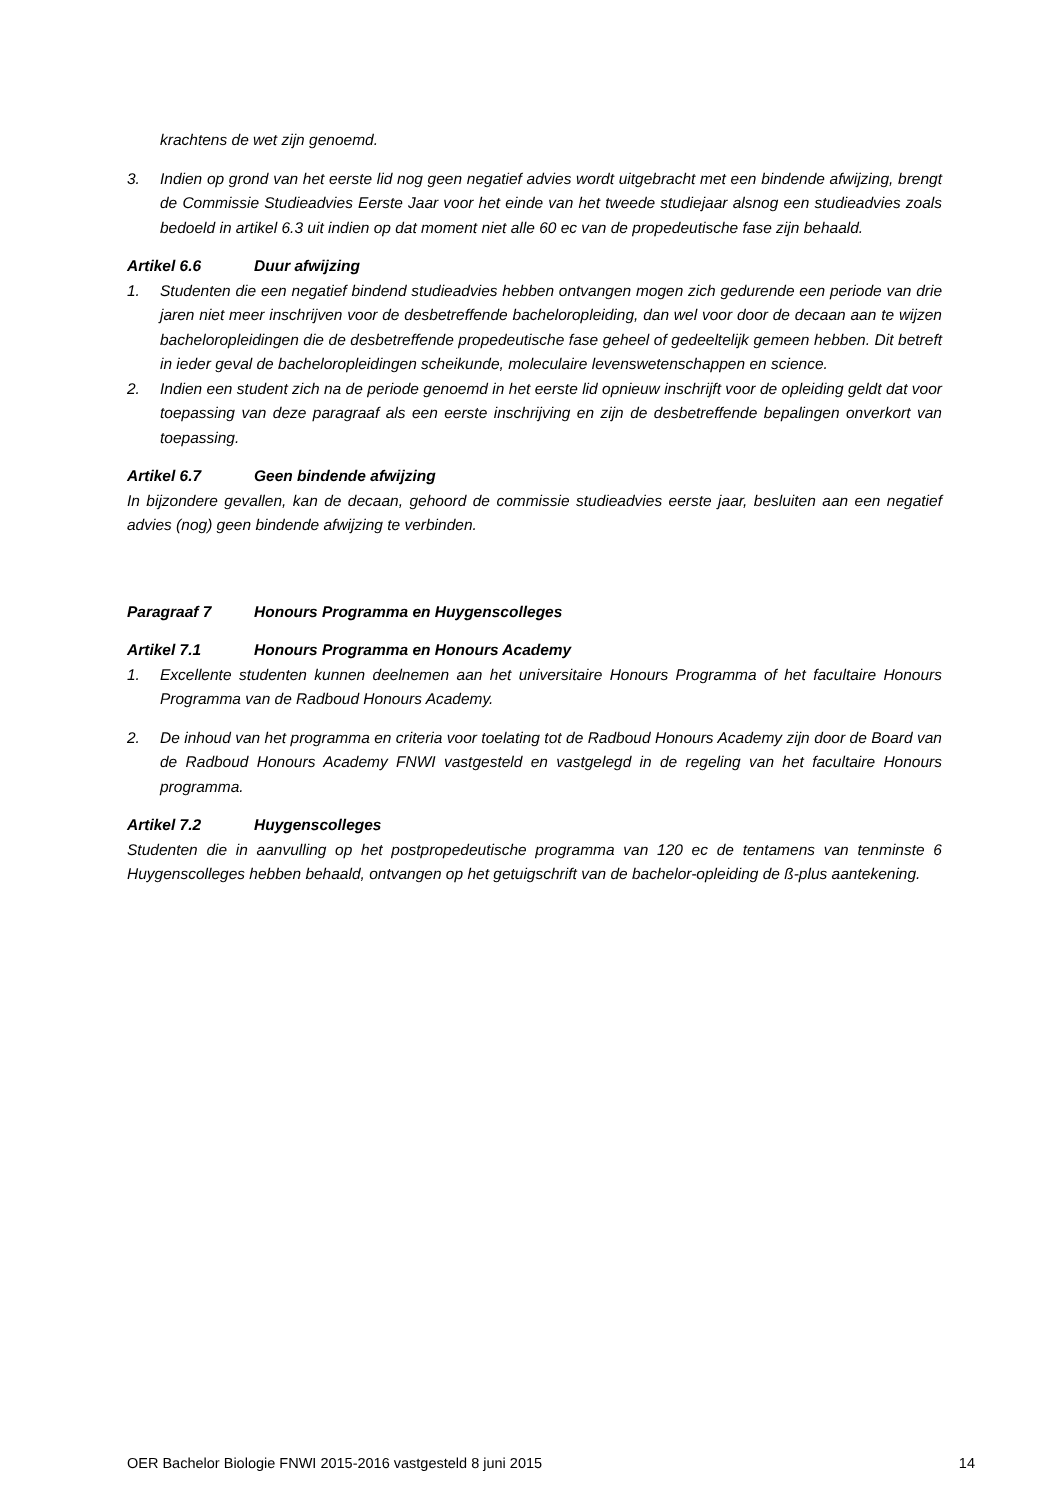krachtens de wet zijn genoemd.
3. Indien op grond van het eerste lid nog geen negatief advies wordt uitgebracht met een bindende afwijzing, brengt de Commissie Studieadvies Eerste Jaar voor het einde van het tweede studiejaar alsnog een studieadvies zoals bedoeld in artikel 6.3 uit indien op dat moment niet alle 60 ec van de propedeutische fase zijn behaald.
Artikel 6.6 Duur afwijzing
1. Studenten die een negatief bindend studieadvies hebben ontvangen mogen zich gedurende een periode van drie jaren niet meer inschrijven voor de desbetreffende bacheloropleiding, dan wel voor door de decaan aan te wijzen bacheloropleidingen die de desbetreffende propedeutische fase geheel of gedeeltelijk gemeen hebben. Dit betreft in ieder geval de bacheloropleidingen scheikunde, moleculaire levenswetenschappen en science.
2. Indien een student zich na de periode genoemd in het eerste lid opnieuw inschrijft voor de opleiding geldt dat voor toepassing van deze paragraaf als een eerste inschrijving en zijn de desbetreffende bepalingen onverkort van toepassing.
Artikel 6.7 Geen bindende afwijzing
In bijzondere gevallen, kan de decaan, gehoord de commissie studieadvies eerste jaar, besluiten aan een negatief advies (nog) geen bindende afwijzing te verbinden.
Paragraaf 7 Honours Programma en Huygenscolleges
Artikel 7.1 Honours Programma en Honours Academy
1. Excellente studenten kunnen deelnemen aan het universitaire Honours Programma of het facultaire Honours Programma van de Radboud Honours Academy.
2. De inhoud van het programma en criteria voor toelating tot de Radboud Honours Academy zijn door de Board van de Radboud Honours Academy FNWI vastgesteld en vastgelegd in de regeling van het facultaire Honours programma.
Artikel 7.2 Huygenscolleges
Studenten die in aanvulling op het postpropedeutische programma van 120 ec de tentamens van tenminste 6 Huygenscolleges hebben behaald, ontvangen op het getuigschrift van de bachelor-opleiding de ß-plus aantekening.
OER Bachelor Biologie FNWI 2015-2016 vastgesteld 8 juni 2015 14